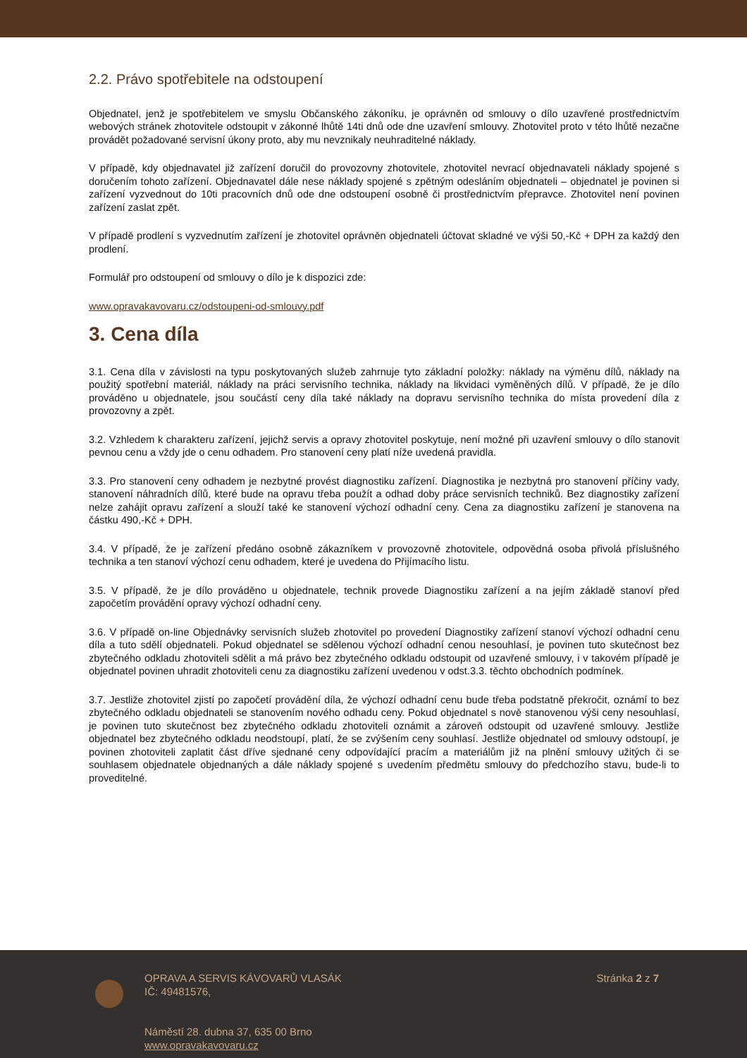2.2. Právo spotřebitele na odstoupení
Objednatel, jenž je spotřebitelem ve smyslu Občanského zákoníku, je oprávněn od smlouvy o dílo uzavřené prostřednictvím webových stránek zhotovitele odstoupit v zákonné lhůtě 14ti dnů ode dne uzavření smlouvy. Zhotovitel proto v této lhůtě nezačne provádět požadované servisní úkony proto, aby mu nevznikaly neuhraditelné náklady.
V případě, kdy objednavatel již zařízení doručil do provozovny zhotovitele, zhotovitel nevrací objednavateli náklady spojené s doručením tohoto zařízení. Objednavatel dále nese náklady spojené s zpětným odesláním objednateli – objednatel je povinen si zařízení vyzvednout do 10ti pracovních dnů ode dne odstoupení osobně či prostřednictvím přepravce. Zhotovitel není povinen zařízení zaslat zpět.
V případě prodlení s vyzvednutím zařízení je zhotovitel oprávněn objednateli účtovat skladné ve výši 50,-Kč + DPH za každý den prodlení.
Formulář pro odstoupení od smlouvy o dílo je k dispozici zde:
www.opravakavovaru.cz/odstoupeni-od-smlouvy.pdf
3. Cena díla
3.1. Cena díla v závislosti na typu poskytovaných služeb zahrnuje tyto základní položky: náklady na výměnu dílů, náklady na použitý spotřební materiál, náklady na práci servisního technika, náklady na likvidaci vyměněných dílů. V případě, že je dílo prováděno u objednatele, jsou součástí ceny díla také náklady na dopravu servisního technika do místa provedení díla z provozovny a zpět.
3.2. Vzhledem k charakteru zařízení, jejichž servis a opravy zhotovitel poskytuje, není možné při uzavření smlouvy o dílo stanovit pevnou cenu a vždy jde o cenu odhadem. Pro stanovení ceny platí níže uvedená pravidla.
3.3. Pro stanovení ceny odhadem je nezbytné provést diagnostiku zařízení. Diagnostika je nezbytná pro stanovení příčiny vady, stanovení náhradních dílů, které bude na opravu třeba použít a odhad doby práce servisních techniků. Bez diagnostiky zařízení nelze zahájit opravu zařízení a slouží také ke stanovení výchozí odhadní ceny. Cena za diagnostiku zařízení je stanovena na částku 490,-Kč + DPH.
3.4. V případě, že je zařízení předáno osobně zákazníkem v provozovně zhotovitele, odpovědná osoba přivolá příslušného technika a ten stanoví výchozí cenu odhadem, které je uvedena do Přijímacího listu.
3.5. V případě, že je dílo prováděno u objednatele, technik provede Diagnostiku zařízení a na jejím základě stanoví před započetím provádění opravy výchozí odhadní ceny.
3.6. V případě on-line Objednávky servisních služeb zhotovitel po provedení Diagnostiky zařízení stanoví výchozí odhadní cenu díla a tuto sdělí objednateli. Pokud objednatel se sdělenou výchozí odhadní cenou nesouhlasí, je povinen tuto skutečnost bez zbytečného odkladu zhotoviteli sdělit a má právo bez zbytečného odkladu odstoupit od uzavřené smlouvy, i v takovém případě je objednatel povinen uhradit zhotoviteli cenu za diagnostiku zařízení uvedenou v odst.3.3. těchto obchodních podmínek.
3.7. Jestliže zhotovitel zjistí po započetí provádění díla, že výchozí odhadní cenu bude třeba podstatně překročit, oznámí to bez zbytečného odkladu objednateli se stanovením nového odhadu ceny. Pokud objednatel s nově stanovenou výši ceny nesouhlasí, je povinen tuto skutečnost bez zbytečného odkladu zhotoviteli oznámit a zároveň odstoupit od uzavřené smlouvy. Jestliže objednatel bez zbytečného odkladu neodstoupí, platí, že se zvýšením ceny souhlasí. Jestliže objednatel od smlouvy odstoupí, je povinen zhotoviteli zaplatit část dříve sjednané ceny odpovídající pracím a materiálům již na plnění smlouvy užitých či se souhlasem objednatele objednaných a dále náklady spojené s uvedením předmětu smlouvy do předchozího stavu, bude-li to proveditelné.
OPRAVA A SERVIS KÁVOVARŮ VLASÁK
IČ: 49481576,
Náměstí 28. dubna 37, 635 00 Brno
www.opravakavovaru.cz
Stránka 2 z 7